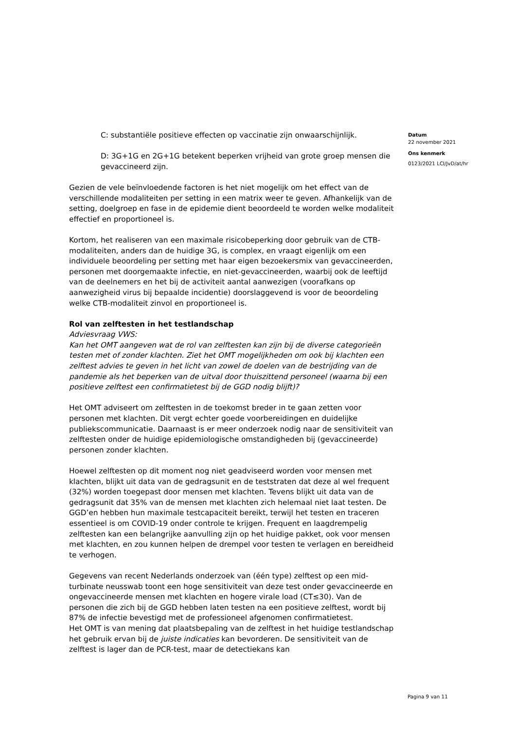C: substantiële positieve effecten op vaccinatie zijn onwaarschijnlijk.
D: 3G+1G en 2G+1G betekent beperken vrijheid van grote groep mensen die gevaccineerd zijn.
Gezien de vele beïnvloedende factoren is het niet mogelijk om het effect van de verschillende modaliteiten per setting in een matrix weer te geven. Afhankelijk van de setting, doelgroep en fase in de epidemie dient beoordeeld te worden welke modaliteit effectief en proportioneel is.
Kortom, het realiseren van een maximale risicobeperking door gebruik van de CTB-modaliteiten, anders dan de huidige 3G, is complex, en vraagt eigenlijk om een individuele beoordeling per setting met haar eigen bezoekersmix van gevaccineerden, personen met doorgemaakte infectie, en niet-gevaccineerden, waarbij ook de leeftijd van de deelnemers en het bij de activiteit aantal aanwezigen (voorafkans op aanwezigheid virus bij bepaalde incidentie) doorslaggevend is voor de beoordeling welke CTB-modaliteit zinvol en proportioneel is.
Rol van zelftesten in het testlandschap
Adviesvraag VWS:
Kan het OMT aangeven wat de rol van zelftesten kan zijn bij de diverse categorieën testen met of zonder klachten. Ziet het OMT mogelijkheden om ook bij klachten een zelftest advies te geven in het licht van zowel de doelen van de bestrijding van de pandemie als het beperken van de uitval door thuiszittend personeel (waarna bij een positieve zelftest een confirmatietest bij de GGD nodig blijft)?
Het OMT adviseert om zelftesten in de toekomst breder in te gaan zetten voor personen met klachten. Dit vergt echter goede voorbereidingen en duidelijke publiekscommunicatie. Daarnaast is er meer onderzoek nodig naar de sensitiviteit van zelftesten onder de huidige epidemiologische omstandigheden bij (gevaccineerde) personen zonder klachten.
Hoewel zelftesten op dit moment nog niet geadviseerd worden voor mensen met klachten, blijkt uit data van de gedragsunit en de teststraten dat deze al wel frequent (32%) worden toegepast door mensen met klachten. Tevens blijkt uit data van de gedragsunit dat 35% van de mensen met klachten zich helemaal niet laat testen. De GGD’en hebben hun maximale testcapaciteit bereikt, terwijl het testen en traceren essentieel is om COVID-19 onder controle te krijgen. Frequent en laagdrempelig zelftesten kan een belangrijke aanvulling zijn op het huidige pakket, ook voor mensen met klachten, en zou kunnen helpen de drempel voor testen te verlagen en bereidheid te verhogen.
Gegevens van recent Nederlands onderzoek van (één type) zelftest op een mid-turbinate neusswab toont een hoge sensitiviteit van deze test onder gevaccineerde en ongevaccineerde mensen met klachten en hogere virale load (CT≤30). Van de personen die zich bij de GGD hebben laten testen na een positieve zelftest, wordt bij 87% de infectie bevestigd met de professioneel afgenomen confirmatietest.
Het OMT is van mening dat plaatsbepaling van de zelftest in het huidige testlandschap het gebruik ervan bij de juiste indicaties kan bevorderen. De sensitiviteit van de zelftest is lager dan de PCR-test, maar de detectiekans kan
Datum
22 november 2021
Ons kenmerk
0123/2021 LCI/JvD/at/hr
Pagina 9 van 11